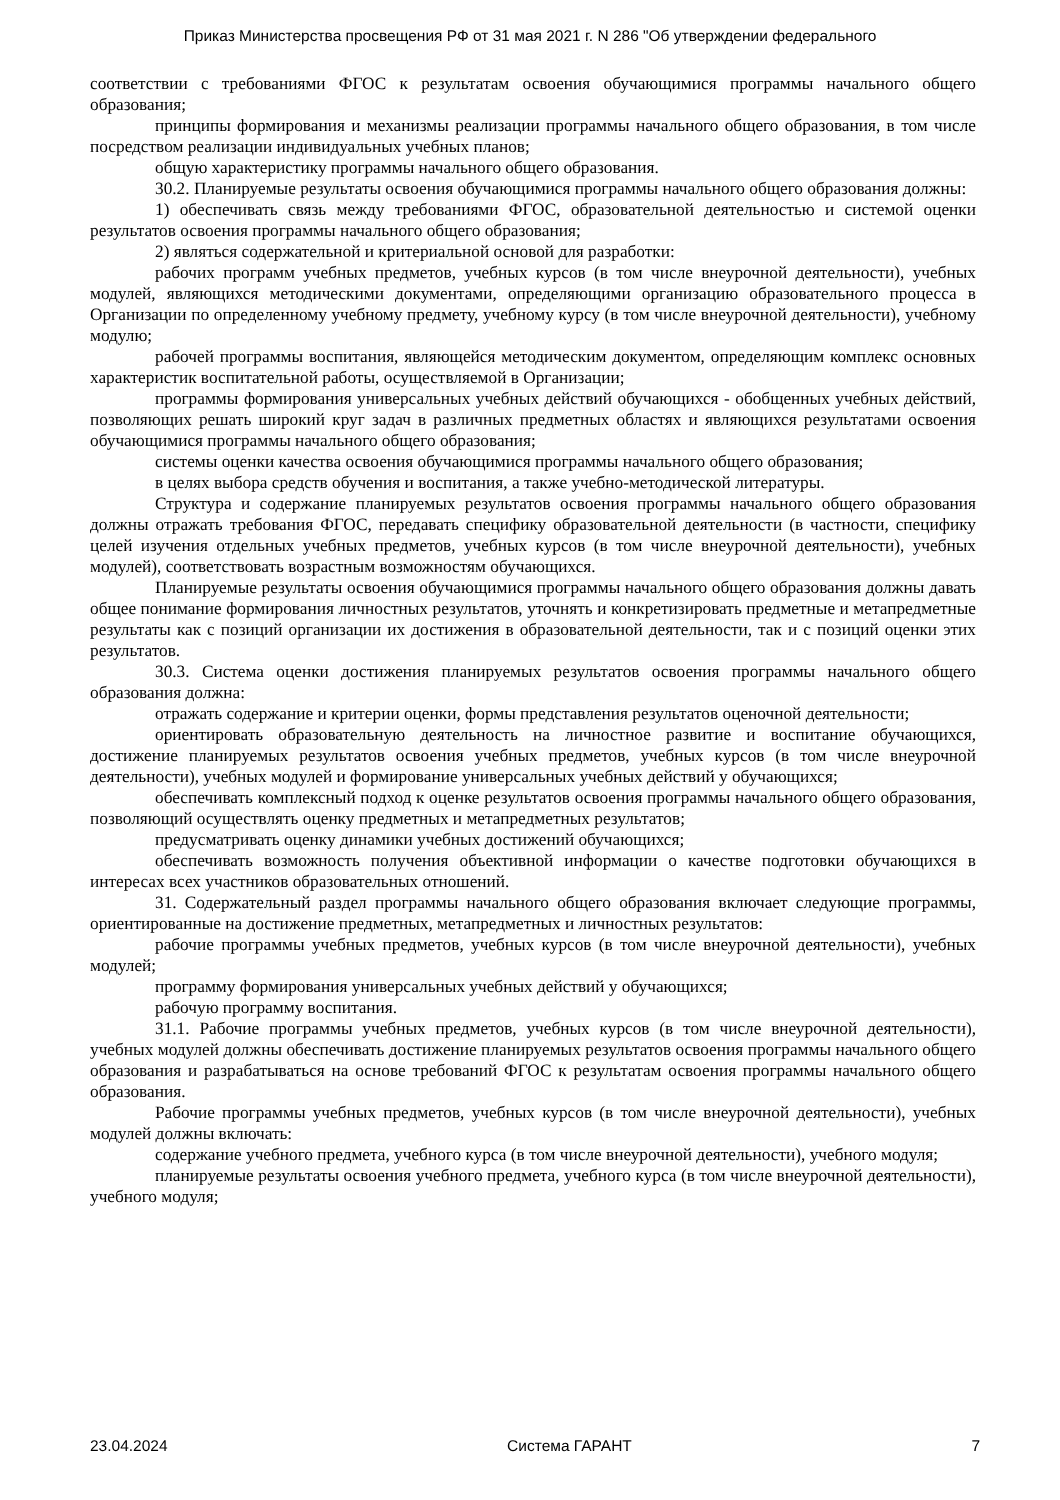Приказ Министерства просвещения РФ от 31 мая 2021 г. N 286 "Об утверждении федерального
соответствии с требованиями ФГОС к результатам освоения обучающимися программы начального общего образования;
принципы формирования и механизмы реализации программы начального общего образования, в том числе посредством реализации индивидуальных учебных планов;
общую характеристику программы начального общего образования.
30.2. Планируемые результаты освоения обучающимися программы начального общего образования должны:
1) обеспечивать связь между требованиями ФГОС, образовательной деятельностью и системой оценки результатов освоения программы начального общего образования;
2) являться содержательной и критериальной основой для разработки:
рабочих программ учебных предметов, учебных курсов (в том числе внеурочной деятельности), учебных модулей, являющихся методическими документами, определяющими организацию образовательного процесса в Организации по определенному учебному предмету, учебному курсу (в том числе внеурочной деятельности), учебному модулю;
рабочей программы воспитания, являющейся методическим документом, определяющим комплекс основных характеристик воспитательной работы, осуществляемой в Организации;
программы формирования универсальных учебных действий обучающихся - обобщенных учебных действий, позволяющих решать широкий круг задач в различных предметных областях и являющихся результатами освоения обучающимися программы начального общего образования;
системы оценки качества освоения обучающимися программы начального общего образования;
в целях выбора средств обучения и воспитания, а также учебно-методической литературы.
Структура и содержание планируемых результатов освоения программы начального общего образования должны отражать требования ФГОС, передавать специфику образовательной деятельности (в частности, специфику целей изучения отдельных учебных предметов, учебных курсов (в том числе внеурочной деятельности), учебных модулей), соответствовать возрастным возможностям обучающихся.
Планируемые результаты освоения обучающимися программы начального общего образования должны давать общее понимание формирования личностных результатов, уточнять и конкретизировать предметные и метапредметные результаты как с позиций организации их достижения в образовательной деятельности, так и с позиций оценки этих результатов.
30.3. Система оценки достижения планируемых результатов освоения программы начального общего образования должна:
отражать содержание и критерии оценки, формы представления результатов оценочной деятельности;
ориентировать образовательную деятельность на личностное развитие и воспитание обучающихся, достижение планируемых результатов освоения учебных предметов, учебных курсов (в том числе внеурочной деятельности), учебных модулей и формирование универсальных учебных действий у обучающихся;
обеспечивать комплексный подход к оценке результатов освоения программы начального общего образования, позволяющий осуществлять оценку предметных и метапредметных результатов;
предусматривать оценку динамики учебных достижений обучающихся;
обеспечивать возможность получения объективной информации о качестве подготовки обучающихся в интересах всех участников образовательных отношений.
31. Содержательный раздел программы начального общего образования включает следующие программы, ориентированные на достижение предметных, метапредметных и личностных результатов:
рабочие программы учебных предметов, учебных курсов (в том числе внеурочной деятельности), учебных модулей;
программу формирования универсальных учебных действий у обучающихся;
рабочую программу воспитания.
31.1. Рабочие программы учебных предметов, учебных курсов (в том числе внеурочной деятельности), учебных модулей должны обеспечивать достижение планируемых результатов освоения программы начального общего образования и разрабатываться на основе требований ФГОС к результатам освоения программы начального общего образования.
Рабочие программы учебных предметов, учебных курсов (в том числе внеурочной деятельности), учебных модулей должны включать:
содержание учебного предмета, учебного курса (в том числе внеурочной деятельности), учебного модуля;
планируемые результаты освоения учебного предмета, учебного курса (в том числе внеурочной деятельности), учебного модуля;
23.04.2024 Система ГАРАНТ 7